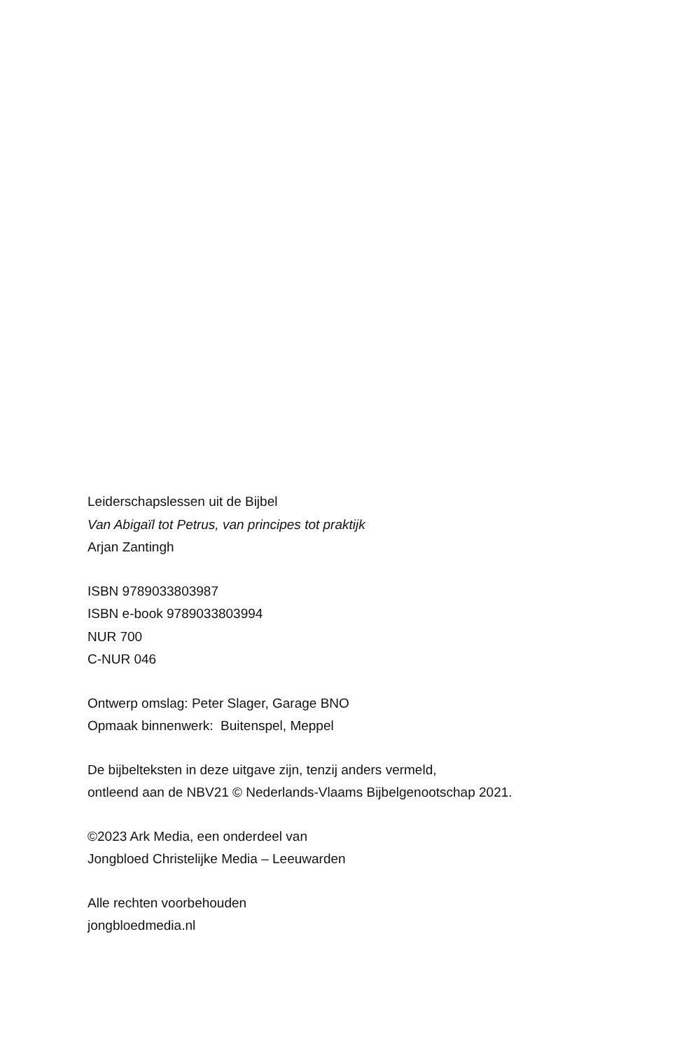Leiderschapslessen uit de Bijbel
Van Abigaïl tot Petrus, van principes tot praktijk
Arjan Zantingh
ISBN 9789033803987
ISBN e-book 9789033803994
NUR 700
C-NUR 046
Ontwerp omslag: Peter Slager, Garage BNO
Opmaak binnenwerk: Buitenspel, Meppel
De bijbelteksten in deze uitgave zijn, tenzij anders vermeld,
ontleend aan de NBV21 © Nederlands-Vlaams Bijbelgenootschap 2021.
©2023 Ark Media, een onderdeel van
Jongbloed Christelijke Media – Leeuwarden
Alle rechten voorbehouden
jongbloedmedia.nl